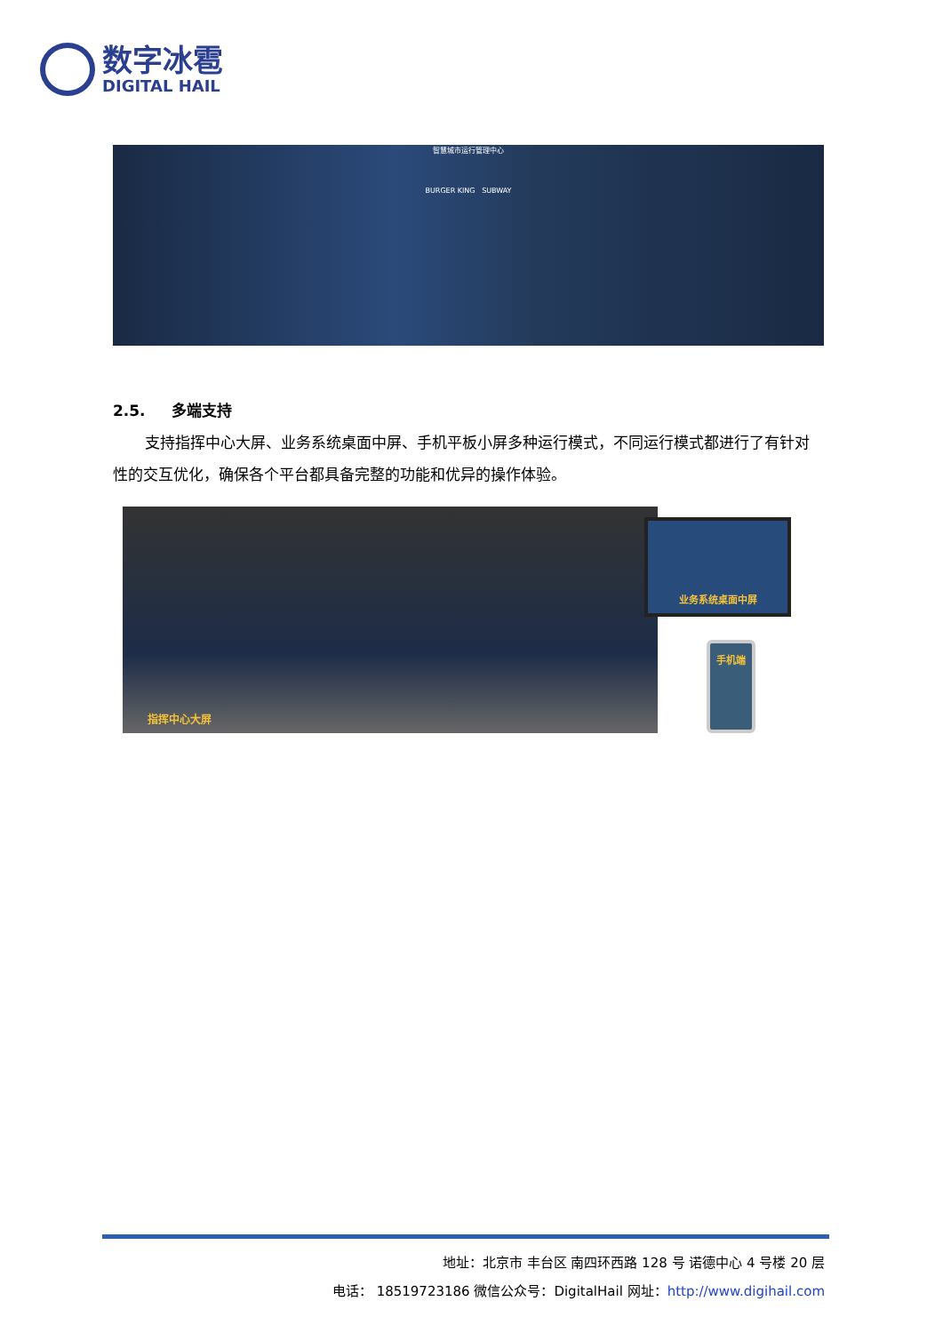数字冰雹
DIGITAL HAIL
智慧城市运行管理中心
BURGER KING SUBWAY
2.5. 多端支持
支持指挥中心大屏、业务系统桌面中屏、手机平板小屏多种运行模式，不同运行模式都进行了有针对性的交互优化，确保各个平台都具备完整的功能和优异的操作体验。
指挥中心大屏
业务系统桌面中屏
手机端
地址：北京市 丰台区 南四环西路 128 号 诺德中心 4 号楼 20 层
电话： 18519723186 微信公众号：DigitalHail 网址：http://www.digihail.com